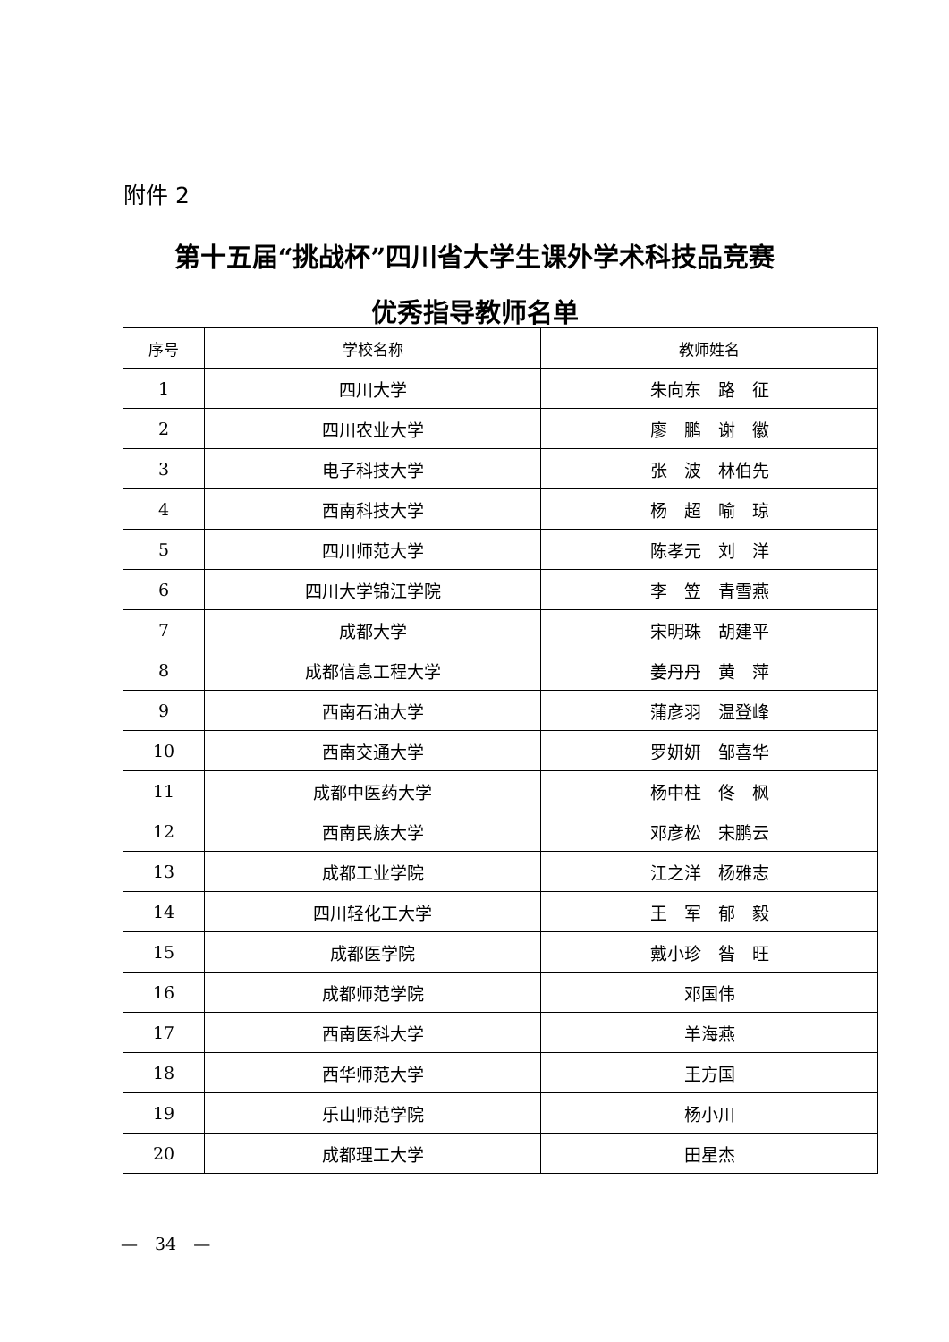附件 2
第十五届“挑战杯”四川省大学生课外学术科技品竞赛
优秀指导教师名单
| 序号 | 学校名称 | 教师姓名 |
| --- | --- | --- |
| 1 | 四川大学 | 朱向东 路 征 |
| 2 | 四川农业大学 | 廖 鹏 谢 徽 |
| 3 | 电子科技大学 | 张 波 林伯先 |
| 4 | 西南科技大学 | 杨 超 喻 琼 |
| 5 | 四川师范大学 | 陈孝元 刘 洋 |
| 6 | 四川大学锦江学院 | 李 笠 青雪燕 |
| 7 | 成都大学 | 宋明珠 胡建平 |
| 8 | 成都信息工程大学 | 姜丹丹 黄 萍 |
| 9 | 西南石油大学 | 蒲彦羽 温登峰 |
| 10 | 西南交通大学 | 罗妍妍 邹喜华 |
| 11 | 成都中医药大学 | 杨中柱 佟 枫 |
| 12 | 西南民族大学 | 邓彦松 宋鹏云 |
| 13 | 成都工业学院 | 江之洋 杨雅志 |
| 14 | 四川轻化工大学 | 王 军 郁 毅 |
| 15 | 成都医学院 | 戴小珍 昝 旺 |
| 16 | 成都师范学院 | 邓国伟 |
| 17 | 西南医科大学 | 羊海燕 |
| 18 | 西华师范大学 | 王方国 |
| 19 | 乐山师范学院 | 杨小川 |
| 20 | 成都理工大学 | 田星杰 |
—　34　—